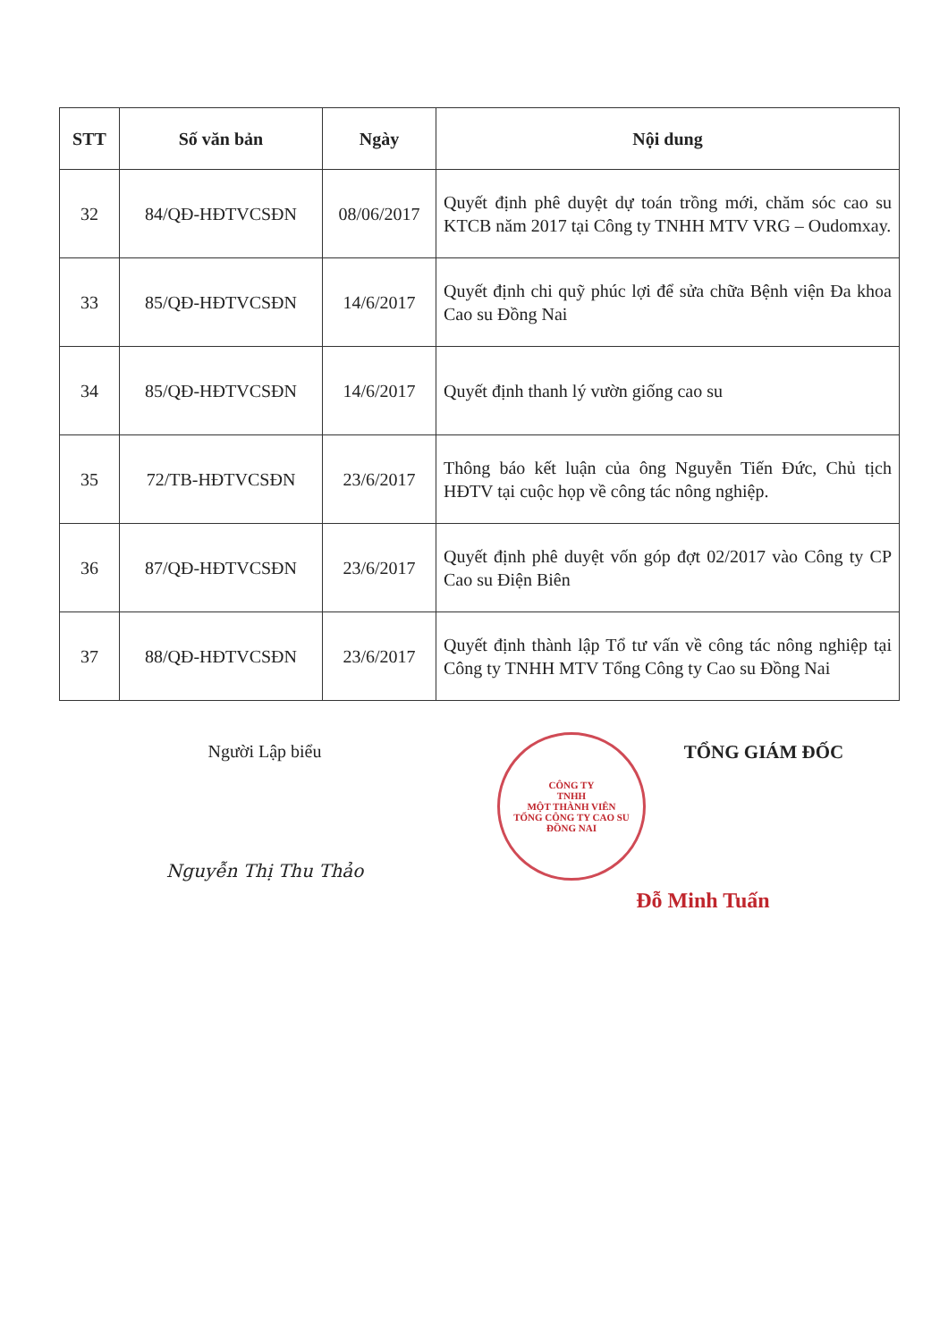| STT | Số văn bản | Ngày | Nội dung |
| --- | --- | --- | --- |
| 32 | 84/QĐ-HĐTVCSĐN | 08/06/2017 | Quyết định phê duyệt dự toán trồng mới, chăm sóc cao su KTCB năm 2017 tại Công ty TNHH MTV VRG – Oudomxay. |
| 33 | 85/QĐ-HĐTVCSĐN | 14/6/2017 | Quyết định chi quỹ phúc lợi để sửa chữa Bệnh viện Đa khoa Cao su Đồng Nai |
| 34 | 85/QĐ-HĐTVCSĐN | 14/6/2017 | Quyết định thanh lý vườn giống cao su |
| 35 | 72/TB-HĐTVCSĐN | 23/6/2017 | Thông báo kết luận của ông Nguyễn Tiến Đức, Chủ tịch HĐTV tại cuộc họp về công tác nông nghiệp. |
| 36 | 87/QĐ-HĐTVCSĐN | 23/6/2017 | Quyết định phê duyệt vốn góp đợt 02/2017 vào Công ty CP Cao su Điện Biên |
| 37 | 88/QĐ-HĐTVCSĐN | 23/6/2017 | Quyết định thành lập Tổ tư vấn về công tác nông nghiệp tại Công ty TNHH MTV Tổng Công ty Cao su Đồng Nai |
Người Lập biểu
Nguyễn Thị Thu Thảo
CÔNG TY
TNHH
MỘT THÀNH VIÊN
TỔNG CÔNG TY CAO SU
ĐỒNG NAI
TỔNG GIÁM ĐỐC
Đỗ Minh Tuấn